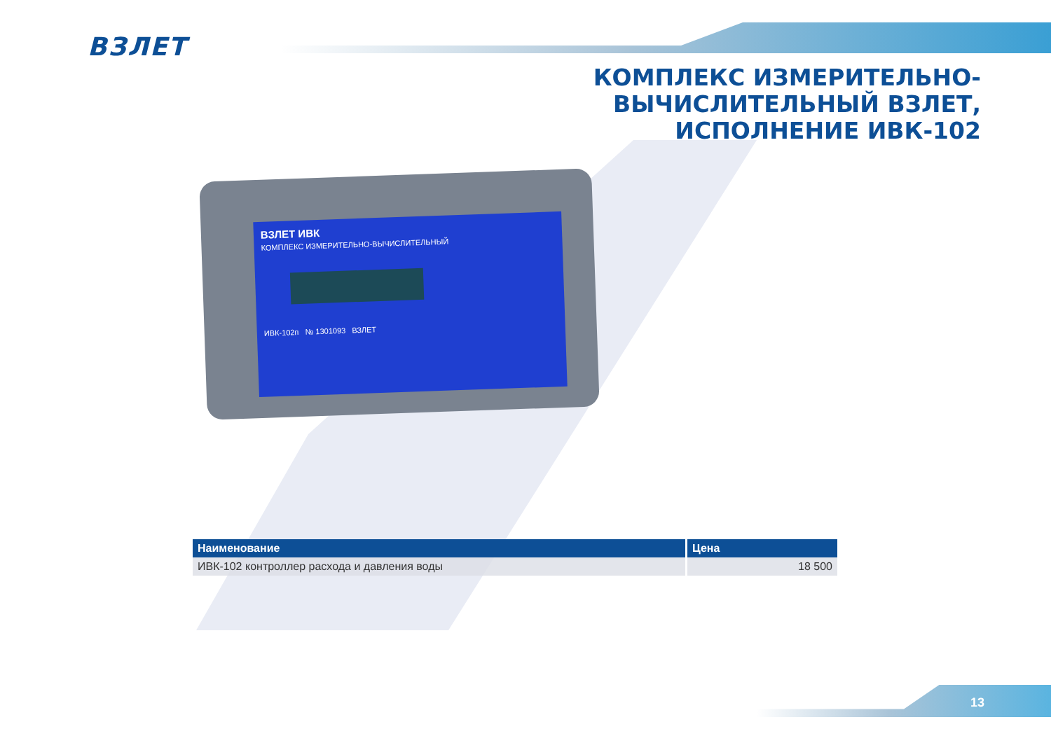ВЗЛЕТ
КОМПЛЕКС ИЗМЕРИТЕЛЬНО-
ВЫЧИСЛИТЕЛЬНЫЙ ВЗЛЕТ,
ИСПОЛНЕНИЕ ИВК-102
ВЗЛЕТ ИВК
КОМПЛЕКС ИЗМЕРИТЕЛЬНО-ВЫЧИСЛИТЕЛЬНЫЙ
ИВК-102п № 1301093 ВЗЛЕТ
| Наименование | Цена |
| --- | --- |
| ИВК-102 контроллер расхода и давления воды | 18 500 |
13